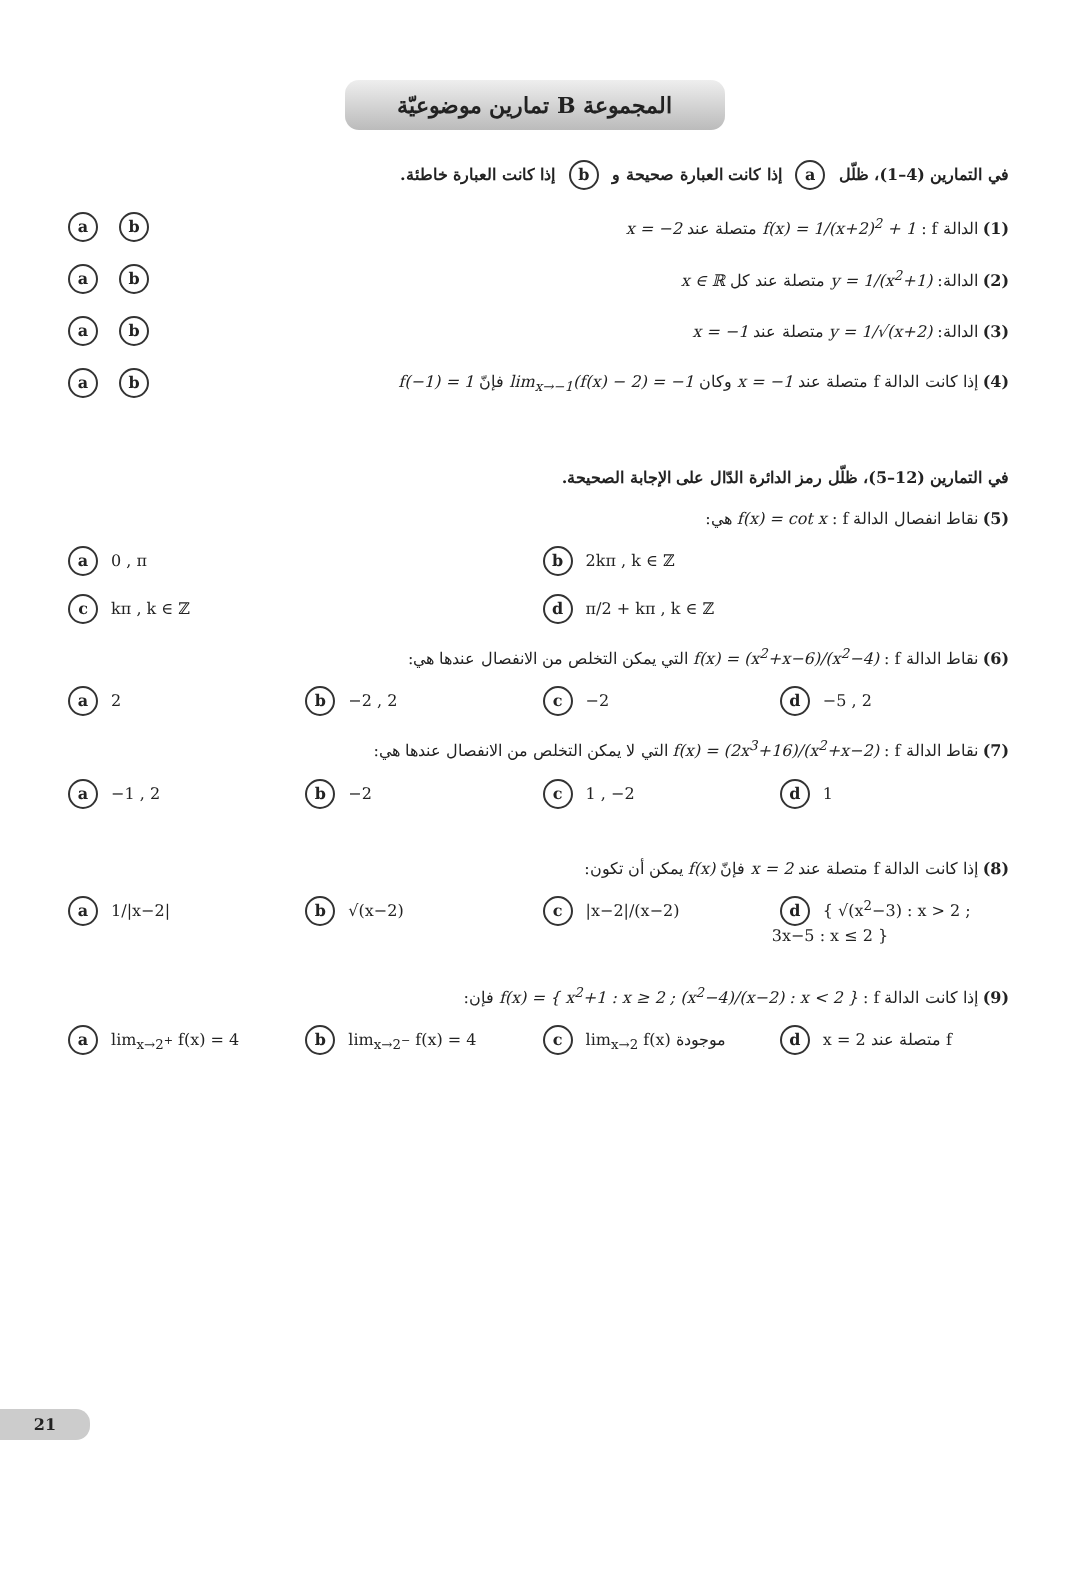المجموعة B تمارين موضوعيّة
في التمارين (4–1)، ظلّل a إذا كانت العبارة صحيحة و b إذا كانت العبارة خاطئة.
(1) الدالة f : f(x) = 1/(x+2)<sup>2</sup> + 1 متصلة عند x = −2 a b
(2) الدالة: y = 1/(x<sup>2</sup>+1) متصلة عند كل x ∈ ℝ a b
(3) الدالة: y = 1/√(x+2) متصلة عند x = −1 a b
(4) إذا كانت الدالة f متصلة عند x = −1 وكان lim<sub>x→−1</sub>(f(x) − 2) = −1 فإنّ f(−1) = 1 a b
في التمارين (12–5)، ظلّل رمز الدائرة الدّال على الإجابة الصحيحة.
(5) نقاط انفصال الدالة f : f(x) = cot x هي:
a 0 , π b 2kπ , k ∈ ℤ
c kπ , k ∈ ℤ d π/2 + kπ , k ∈ ℤ
(6) نقاط الدالة f : f(x) = (x<sup>2</sup>+x−6)/(x<sup>2</sup>−4) التي يمكن التخلص من الانفصال عندها هي:
a 2 b −2 , 2 c −2 d −5 , 2
(7) نقاط الدالة f : f(x) = (2x<sup>3</sup>+16)/(x<sup>2</sup>+x−2) التي لا يمكن التخلص من الانفصال عندها هي:
a −1 , 2 b −2 c 1 , −2 d 1
(8) إذا كانت الدالة f متصلة عند x = 2 فإنّ f(x) يمكن أن تكون:
a 1/|x−2| b √(x−2) c |x−2|/(x−2) d { √(x<sup>2</sup>−3) : x > 2 ; 3x−5 : x ≤ 2 }
(9) إذا كانت الدالة f : f(x) = { x<sup>2</sup>+1 : x ≥ 2 ; (x<sup>2</sup>−4)/(x−2) : x < 2 } فإن:
a lim<sub>x→2<sup>+</sup></sub> f(x) = 4 b lim<sub>x→2<sup>−</sup></sub> f(x) = 4 c lim<sub>x→2</sub> f(x) موجودة d x = 2 متصلة عند f
21